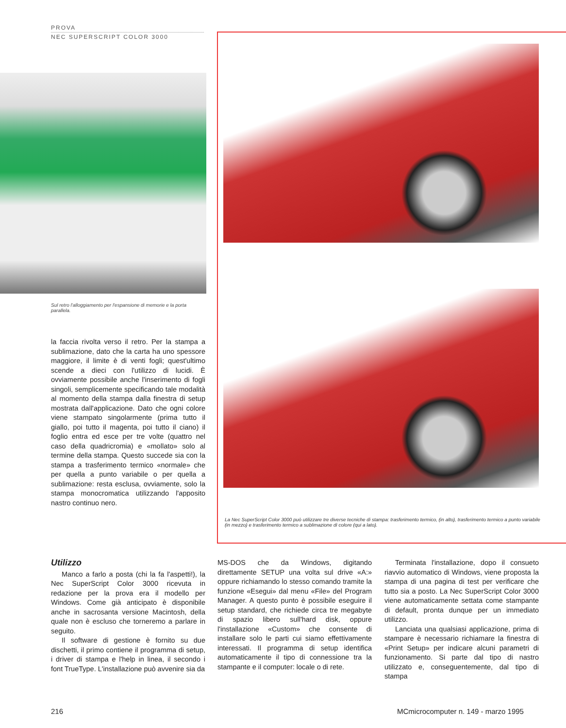PROVA
NEC SUPERSCRIPT COLOR 3000
Sul retro l'alloggiamento per l'espansione di memorie e la porta parallela.
la faccia rivolta verso il retro. Per la stampa a sublimazione, dato che la carta ha uno spessore maggiore, il limite è di venti fogli; quest'ultimo scende a dieci con l'utilizzo di lucidi. È ovviamente possibile anche l'inserimento di fogli singoli, semplicemente specificando tale modalità al momento della stampa dalla finestra di setup mostrata dall'applicazione. Dato che ogni colore viene stampato singolarmente (prima tutto il giallo, poi tutto il magenta, poi tutto il ciano) il foglio entra ed esce per tre volte (quattro nel caso della quadricromia) e «mollato» solo al termine della stampa. Questo succede sia con la stampa a trasferimento termico «normale» che per quella a punto variabile o per quella a sublimazione: resta esclusa, ovviamente, solo la stampa monocromatica utilizzando l'apposito nastro continuo nero.
La Nec SuperScript Color 3000 può utilizzare tre diverse tecniche di stampa: trasferimento termico, (in alto), trasferimento termico a punto variabile (in mezzo) e trasferimento termico a sublimazione di colore (qui a lato).
Utilizzo
Manco a farlo a posta (chi la fa l'aspetti!), la Nec SuperScript Color 3000 ricevuta in redazione per la prova era il modello per Windows. Come già anticipato è disponibile anche in sacrosanta versione Macintosh, della quale non è escluso che torneremo a parlare in seguito.
Il software di gestione è fornito su due dischetti, il primo contiene il programma di setup, i driver di stampa e l'help in linea, il secondo i font TrueType. L'installazione può avvenire sia da
MS-DOS che da Windows, digitando direttamente SETUP una volta sul drive «A:» oppure richiamando lo stesso comando tramite la funzione «Esegui» dal menu «File» del Program Manager. A questo punto è possibile eseguire il setup standard, che richiede circa tre megabyte di spazio libero sull'hard disk, oppure l'installazione «Custom» che consente di installare solo le parti cui siamo effettivamente interessati. Il programma di setup identifica automaticamente il tipo di connessione tra la stampante e il computer: locale o di rete.
Terminata l'installazione, dopo il consueto riavvio automatico di Windows, viene proposta la stampa di una pagina di test per verificare che tutto sia a posto. La Nec SuperScript Color 3000 viene automaticamente settata come stampante di default, pronta dunque per un immediato utilizzo.
Lanciata una qualsiasi applicazione, prima di stampare è necessario richiamare la finestra di «Print Setup» per indicare alcuni parametri di funzionamento. Si parte dal tipo di nastro utilizzato e, conseguentemente, dal tipo di stampa
216
MCmicrocomputer n. 149 - marzo 1995